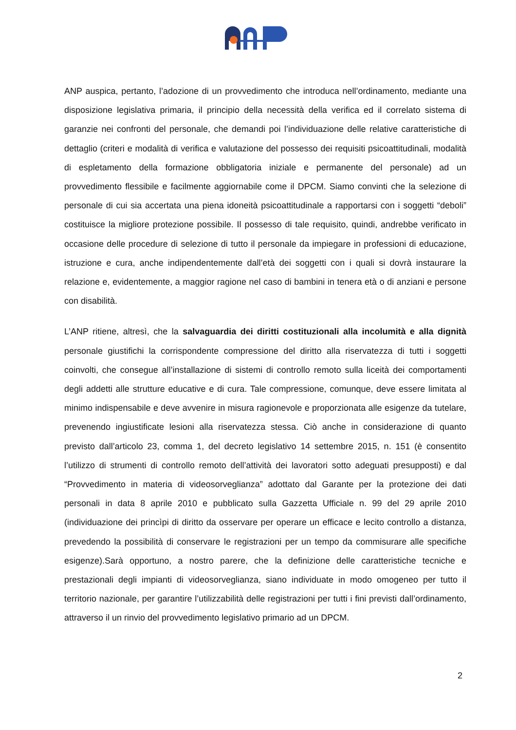ANP auspica, pertanto, l’adozione di un provvedimento che introduca nell’ordinamento, mediante una disposizione legislativa primaria, il principio della necessità della verifica ed il correlato sistema di garanzie nei confronti del personale, che demandi poi l’individuazione delle relative caratteristiche di dettaglio (criteri e modalità di verifica e valutazione del possesso dei requisiti psicoattitudinali, modalità di espletamento della formazione obbligatoria iniziale e permanente del personale) ad un provvedimento flessibile e facilmente aggiornabile come il DPCM. Siamo convinti che la selezione di personale di cui sia accertata una piena idoneità psicoattitudinale a rapportarsi con i soggetti “deboli” costituisce la migliore protezione possibile. Il possesso di tale requisito, quindi, andrebbe verificato in occasione delle procedure di selezione di tutto il personale da impiegare in professioni di educazione, istruzione e cura, anche indipendentemente dall’età dei soggetti con i quali si dovrà instaurare la relazione e, evidentemente, a maggior ragione nel caso di bambini in tenera età o di anziani e persone con disabilità.
L’ANP ritiene, altresì, che la salvaguardia dei diritti costituzionali alla incolumità e alla dignità personale giustifichi la corrispondente compressione del diritto alla riservatezza di tutti i soggetti coinvolti, che consegue all’installazione di sistemi di controllo remoto sulla liceità dei comportamenti degli addetti alle strutture educative e di cura. Tale compressione, comunque, deve essere limitata al minimo indispensabile e deve avvenire in misura ragionevole e proporzionata alle esigenze da tutelare, prevenendo ingiustificate lesioni alla riservatezza stessa. Ciò anche in considerazione di quanto previsto dall’articolo 23, comma 1, del decreto legislativo 14 settembre 2015, n. 151 (è consentito l’utilizzo di strumenti di controllo remoto dell’attività dei lavoratori sotto adeguati presupposti) e dal “Provvedimento in materia di videosorveglianza” adottato dal Garante per la protezione dei dati personali in data 8 aprile 2010 e pubblicato sulla Gazzetta Ufficiale n. 99 del 29 aprile 2010 (individuazione dei princìpi di diritto da osservare per operare un efficace e lecito controllo a distanza, prevedendo la possibilità di conservare le registrazioni per un tempo da commisurare alle specifiche esigenze).Sarà opportuno, a nostro parere, che la definizione delle caratteristiche tecniche e prestazionali degli impianti di videosorveglianza, siano individuate in modo omogeneo per tutto il territorio nazionale, per garantire l’utilizzabilità delle registrazioni per tutti i fini previsti dall’ordinamento, attraverso il un rinvio del provvedimento legislativo primario ad un DPCM.
2